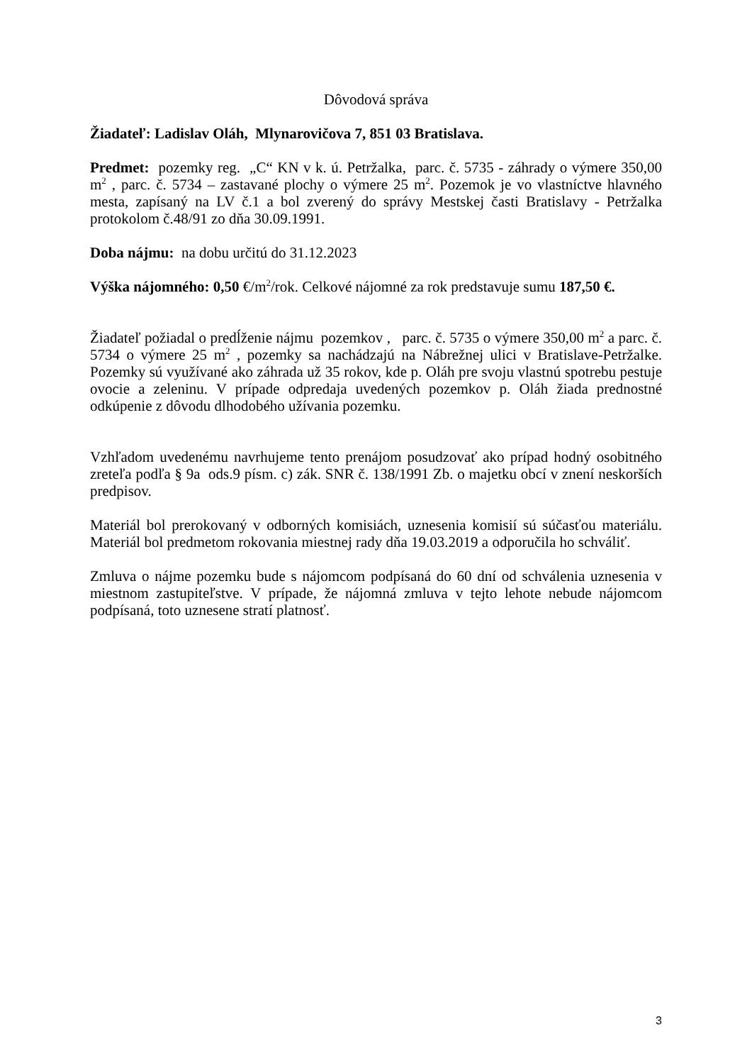Dôvodová správa
Žiadateľ: Ladislav Oláh, Mlynarovičova 7, 851 03 Bratislava.
Predmet: pozemky reg. „C“ KN v k. ú. Petržalka, parc. č. 5735 - záhrady o výmere 350,00 m<sup>2</sup> , parc. č. 5734 – zastavané plochy o výmere 25 m<sup>2</sup>. Pozemok je vo vlastníctve hlavného mesta, zapísaný na LV č.1 a bol zverený do správy Mestskej časti Bratislavy - Petržalka protokolom č.48/91 zo dňa 30.09.1991.
Doba nájmu: na dobu určitú do 31.12.2023
Výška nájomného: 0,50 €/m<sup>2</sup>/rok. Celkové nájomné za rok predstavuje sumu 187,50 €.
Žiadateľ požiadal o predĺženie nájmu pozemkov , parc. č. 5735 o výmere 350,00 m<sup>2</sup> a parc. č. 5734 o výmere 25 m<sup>2</sup> , pozemky sa nachádzajú na Nábrežnej ulici v Bratislave-Petržalke. Pozemky sú využívané ako záhrada už 35 rokov, kde p. Oláh pre svoju vlastnú spotrebu pestuje ovocie a zeleninu. V prípade odpredaja uvedených pozemkov p. Oláh žiada prednostné odkúpenie z dôvodu dlhodobého užívania pozemku.
Vzhľadom uvedenému navrhujeme tento prenájom posudzovať ako prípad hodný osobitného zreteľa podľa § 9a ods.9 písm. c) zák. SNR č. 138/1991 Zb. o majetku obcí v znení neskorších predpisov.
Materiál bol prerokovaný v odborných komisiách, uznesenia komisií sú súčasťou materiálu. Materiál bol predmetom rokovania miestnej rady dňa 19.03.2019 a odporučila ho schváliť.
Zmluva o nájme pozemku bude s nájomcom podpísaná do 60 dní od schválenia uznesenia v miestnom zastupiteľstve. V prípade, že nájomná zmluva v tejto lehote nebude nájomcom podpísaná, toto uznesene stratí platnosť.
3